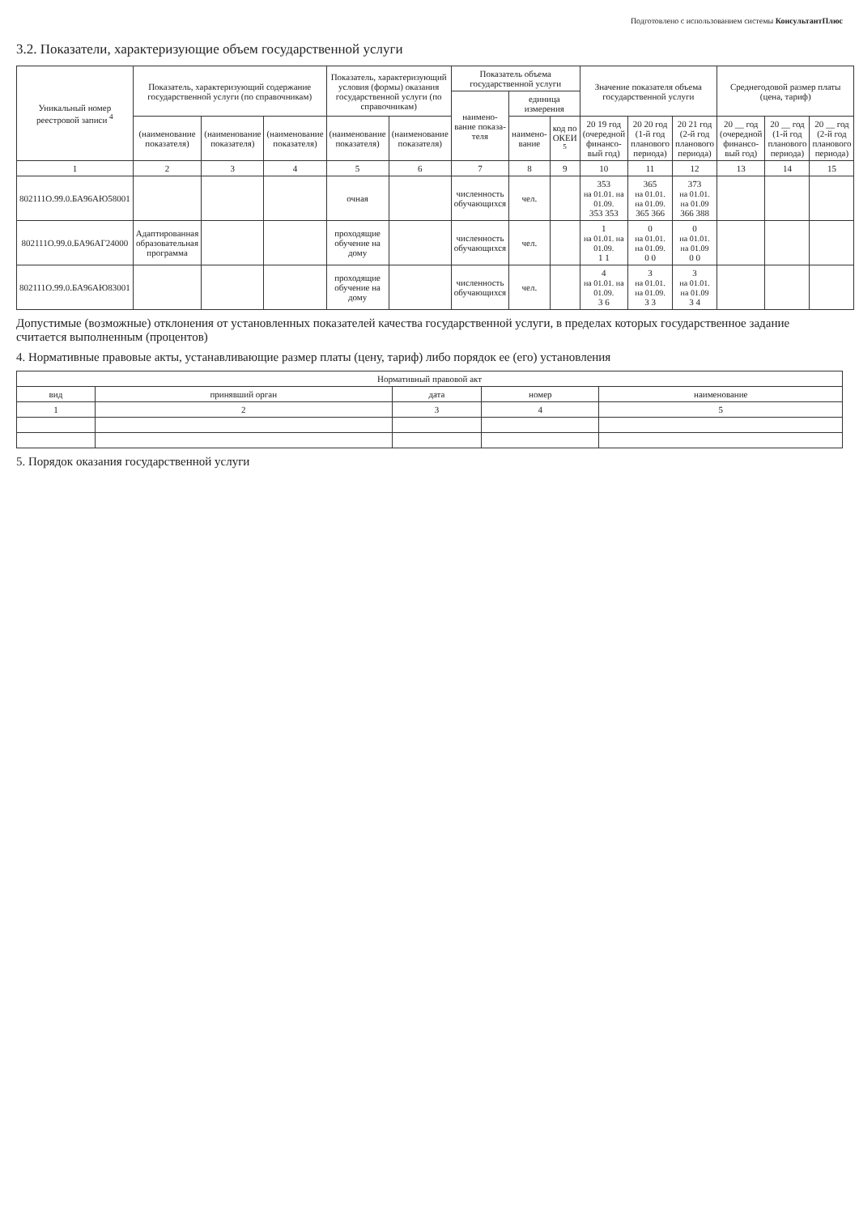Подготовлено с использованием системы КонсультантПлюс
3.2. Показатели, характеризующие объем государственной услуги
| Уникальный номер реестровой записи <sup>4</sup> | Показатель, характеризующий содержание государственной услуги (по справочникам) | | | Показатель, характеризующий условия (формы) оказания государственной услуги (по справочникам) | | Показатель объема государственной услуги | | | Значение показателя объема государственной услуги | | | Среднегодовой размер платы (цена, тариф) | | |
| --- | --- | --- | --- | --- | --- | --- | --- | --- | --- | --- | --- | --- | --- | --- |
| | | | | | | наимено-вание показа-теля | единица измерения | | | | | | | |
| | (наименование показателя) | (наименование показателя) | (наименование показателя) | (наименование показателя) | (наименование показателя) | | наимено-вание | код по ОКЕИ <sup>5</sup> | 20 19 год (очередной финансо-вый год) | 20 20 год (1-й год планового периода) | 20 21 год (2-й год планового периода) | 20 __ год (очередной финансо-вый год) | 20 __ год (1-й год планового периода) | 20 __ год (2-й год планового периода) |
| 1 | 2 | 3 | 4 | 5 | 6 | 7 | 8 | 9 | 10 | 11 | 12 | 13 | 14 | 15 |
| 802111О.99.0.БА96АЮ58001 | | | | очная | | численность обучающихся | чел. | | 353 на 01.01. на 01.09. 353 353 | 365 на 01.01. на 01.09. 365 366 | 373 на 01.01. на 01.09 366 388 | | | |
| 802111О.99.0.БА96АГ24000 | Адаптированная образовательная программа | | | проходящие обучение на дому | | численность обучающихся | чел. | | 1 на 01.01. на 01.09. 1 1 | 0 на 01.01. на 01.09. 0 0 | 0 на 01.01. на 01.09 0 0 | | | |
| 802111О.99.0.БА96АЮ83001 | | | | проходящие обучение на дому | | численность обучающихся | чел. | | 4 на 01.01. на 01.09. 3 6 | 3 на 01.01. на 01.09. 3 3 | 3 на 01.01. на 01.09 3 4 | | | |
Допустимые (возможные) отклонения от установленных показателей качества государственной услуги, в пределах которых государственное задание считается выполненным (процентов)
4. Нормативные правовые акты, устанавливающие размер платы (цену, тариф) либо порядок ее (его) установления
| Нормативный правовой акт | | | | |
| --- | --- | --- | --- | --- |
| вид | принявший орган | дата | номер | наименование |
| 1 | 2 | 3 | 4 | 5 |
5. Порядок оказания государственной услуги